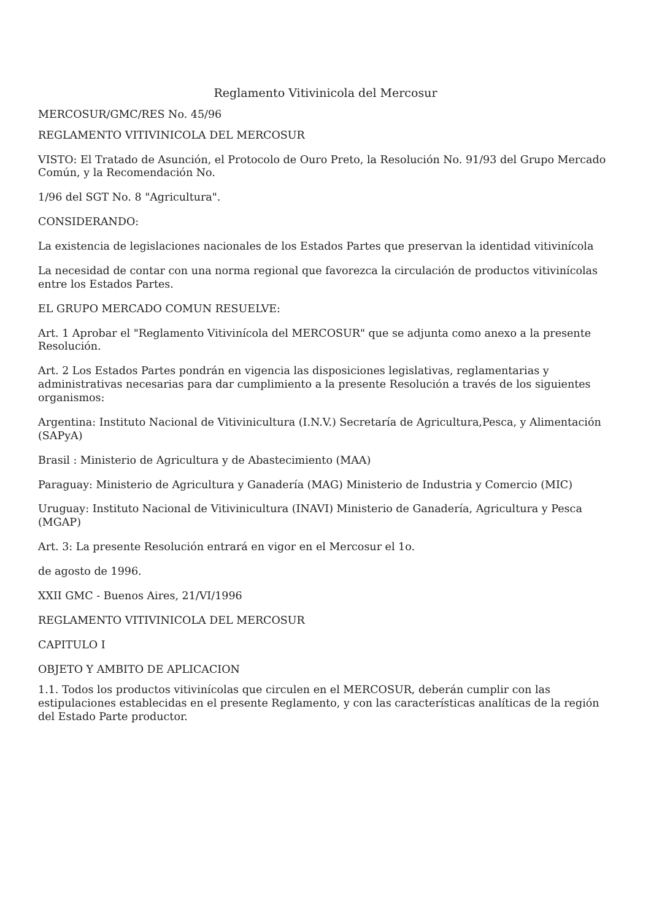Reglamento Vitivinicola del Mercosur
MERCOSUR/GMC/RES No. 45/96
REGLAMENTO VITIVINICOLA DEL MERCOSUR
VISTO: El Tratado de Asunción, el Protocolo de Ouro Preto, la Resolución No. 91/93 del Grupo Mercado Común, y la Recomendación No.
1/96 del SGT No. 8 "Agricultura".
CONSIDERANDO:
La existencia de legislaciones nacionales de los Estados Partes que preservan la identidad vitivinícola
La necesidad de contar con una norma regional que favorezca la circulación de productos vitivinícolas entre los Estados Partes.
EL GRUPO MERCADO COMUN RESUELVE:
Art. 1 Aprobar el "Reglamento Vitivinícola del MERCOSUR" que se adjunta como anexo a la presente Resolución.
Art. 2 Los Estados Partes pondrán en vigencia las disposiciones legislativas, reglamentarias y administrativas necesarias para dar cumplimiento a la presente Resolución a través de los siguientes organismos:
Argentina: Instituto Nacional de Vitivinicultura (I.N.V.) Secretaría de Agricultura,Pesca, y Alimentación (SAPyA)
Brasil : Ministerio de Agricultura y de Abastecimiento (MAA)
Paraguay: Ministerio de Agricultura y Ganadería (MAG) Ministerio de Industria y Comercio (MIC)
Uruguay: Instituto Nacional de Vitivinicultura (INAVI) Ministerio de Ganadería, Agricultura y Pesca (MGAP)
Art. 3: La presente Resolución entrará en vigor en el Mercosur el 1o.
de agosto de 1996.
XXII GMC - Buenos Aires, 21/VI/1996
REGLAMENTO VITIVINICOLA DEL MERCOSUR
CAPITULO I
OBJETO Y AMBITO DE APLICACION
1.1. Todos los productos vitivinícolas que circulen en el MERCOSUR, deberán cumplir con las estipulaciones establecidas en el presente Reglamento, y con las características analíticas de la región del Estado Parte productor.